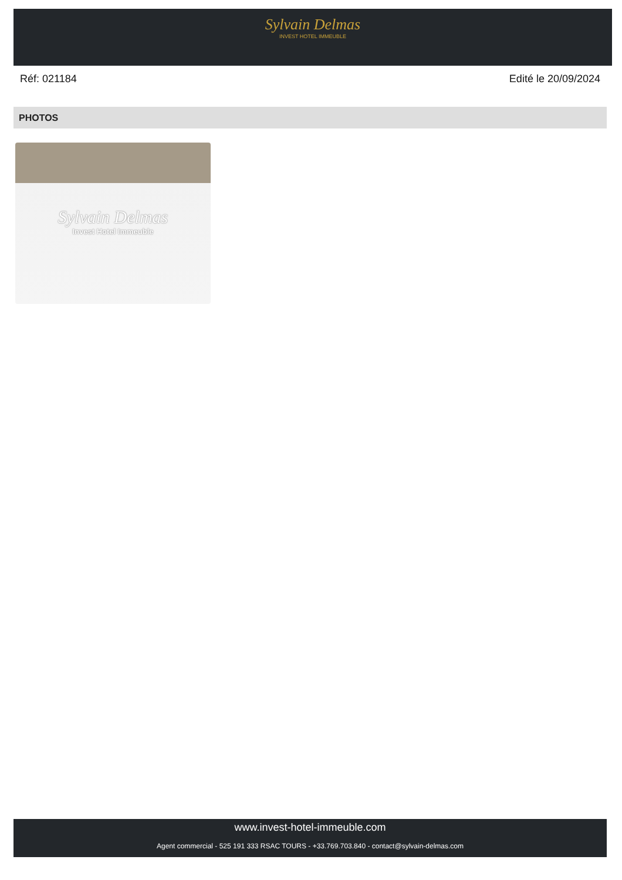Sylvain Delmas INVEST HOTEL IMMEUBLE
Réf: 021184 Edité le 20/09/2024
PHOTOS
Sylvain Delmas
Invest Hotel Immeuble
www.invest-hotel-immeuble.com
Agent commercial - 525 191 333 RSAC TOURS - +33.769.703.840 - contact@sylvain-delmas.com